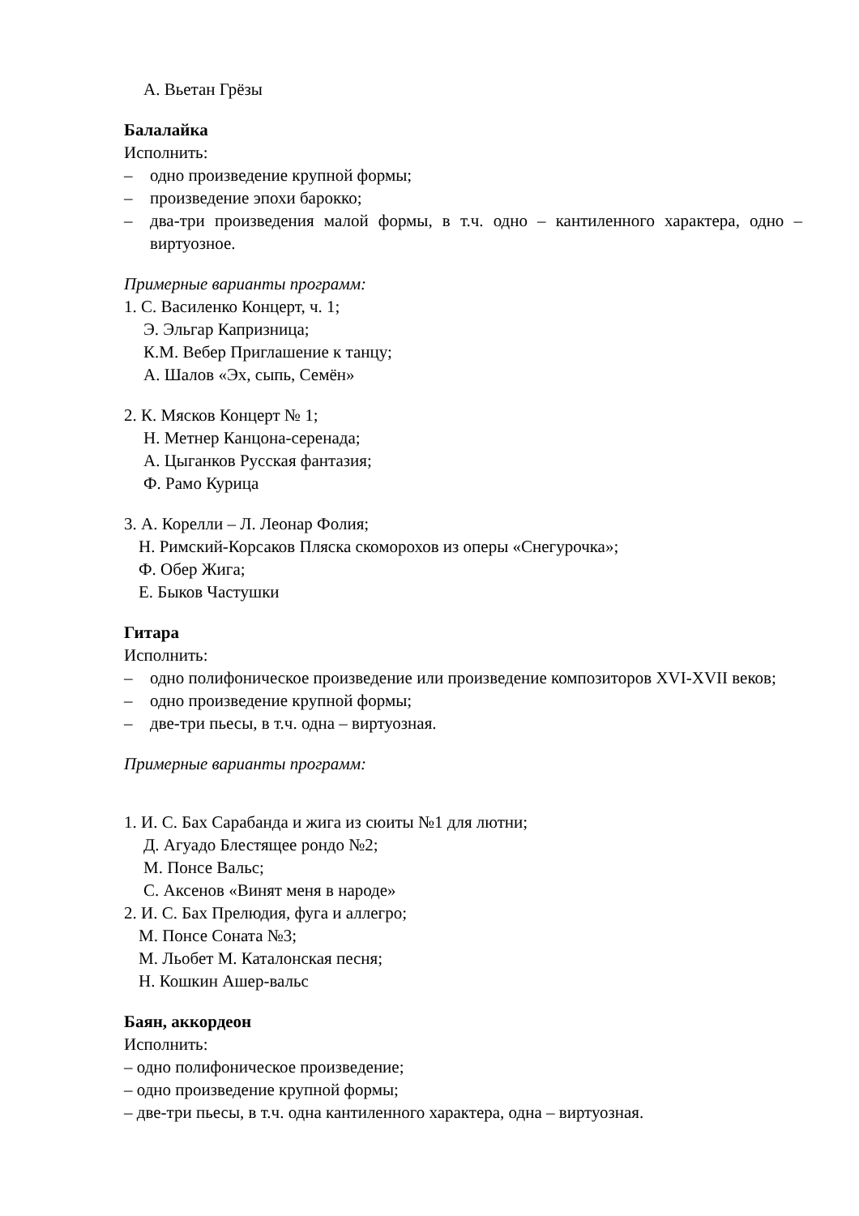А. Вьетан Грёзы
Балалайка
Исполнить:
– одно произведение крупной формы;
– произведение эпохи барокко;
– два-три произведения малой формы, в т.ч. одно – кантиленного характера, одно – виртуозное.
Примерные варианты программ:
1. С. Василенко Концерт, ч. 1;
Э. Эльгар Капризница;
К.М. Вебер Приглашение к танцу;
А. Шалов «Эх, сыпь, Семён»
2. К. Мясков Концерт № 1;
Н. Метнер Канцона-серенада;
А. Цыганков Русская фантазия;
Ф. Рамо Курица
3. А. Корелли – Л. Леонар Фолия;
Н. Римский-Корсаков Пляска скоморохов из оперы «Снегурочка»;
Ф. Обер Жига;
Е. Быков Частушки
Гитара
Исполнить:
– одно полифоническое произведение или произведение композиторов XVI-XVII веков;
– одно произведение крупной формы;
– две-три пьесы, в т.ч. одна – виртуозная.
Примерные варианты программ:
1. И. С. Бах Сарабанда и жига из сюиты №1 для лютни;
Д. Агуадо Блестящее рондо №2;
М. Понсе Вальс;
С. Аксенов «Винят меня в народе»
2. И. С. Бах Прелюдия, фуга и аллегро;
М. Понсе Соната №3;
М. Льобет М. Каталонская песня;
Н. Кошкин Ашер-вальс
Баян, аккордеон
Исполнить:
– одно полифоническое произведение;
– одно произведение крупной формы;
– две-три пьесы, в т.ч. одна кантиленного характера, одна – виртуозная.